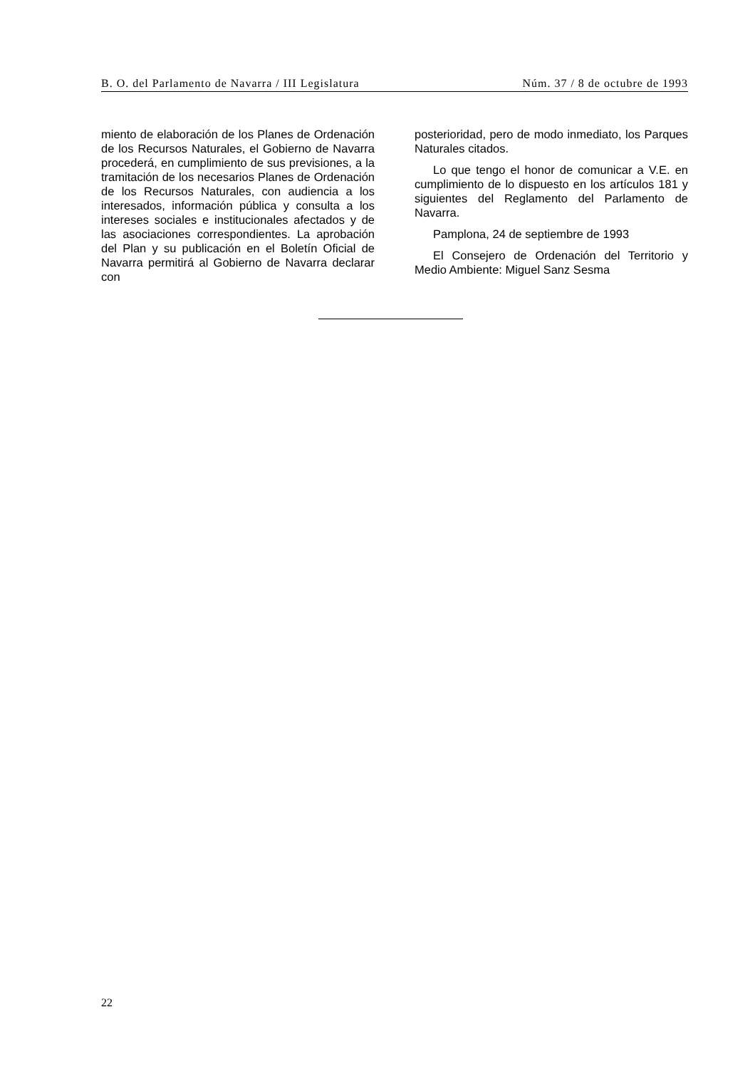B. O. del Parlamento de Navarra / III Legislatura Núm. 37 / 8 de octubre de 1993
miento de elaboración de los Planes de Ordenación de los Recursos Naturales, el Gobierno de Navarra procederá, en cumplimiento de sus previsiones, a la tramitación de los necesarios Planes de Ordenación de los Recursos Naturales, con audiencia a los interesados, información pública y consulta a los intereses sociales e institucionales afectados y de las asociaciones correspondientes. La aprobación del Plan y su publicación en el Boletín Oficial de Navarra permitirá al Gobierno de Navarra declarar con
posterioridad, pero de modo inmediato, los Parques Naturales citados.
Lo que tengo el honor de comunicar a V.E. en cumplimiento de lo dispuesto en los artículos 181 y siguientes del Reglamento del Parlamento de Navarra.
Pamplona, 24 de septiembre de 1993
El Consejero de Ordenación del Territorio y Medio Ambiente: Miguel Sanz Sesma
22